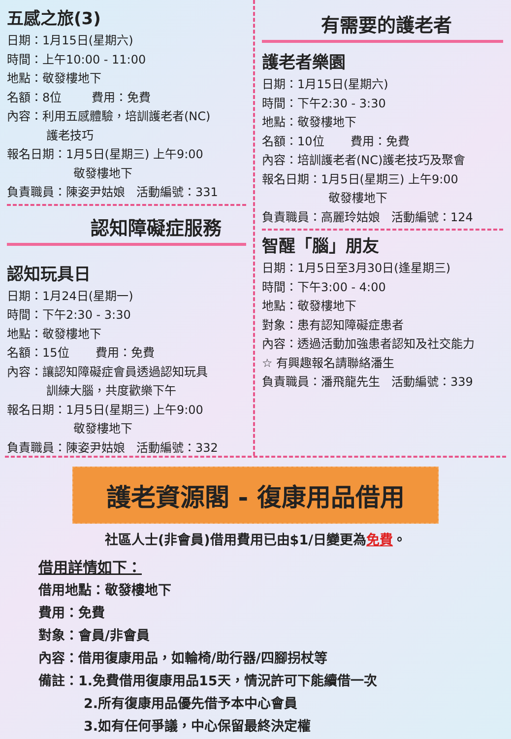五感之旅(3)
日期：1月15日(星期六)
時間：上午10:00 - 11:00
地點：敬發樓地下
名額：8位 費用：免費
內容：利用五感體驗，培訓護老者(NC)
護老技巧
報名日期：1月5日(星期三) 上午9:00
敬發樓地下
負責職員：陳姿尹姑娘 活動編號：331
認知障礙症服務
認知玩具日
日期：1月24日(星期一)
時間：下午2:30 - 3:30
地點：敬發樓地下
名額：15位 費用：免費
內容：讓認知障礙症會員透過認知玩具
訓練大腦，共度歡樂下午
報名日期：1月5日(星期三) 上午9:00
敬發樓地下
負責職員：陳姿尹姑娘 活動編號：332
有需要的護老者
護老者樂園
日期：1月15日(星期六)
時間：下午2:30 - 3:30
地點：敬發樓地下
名額：10位 費用：免費
內容：培訓護老者(NC)護老技巧及聚會
報名日期：1月5日(星期三) 上午9:00
敬發樓地下
負責職員：高麗玲姑娘 活動編號：124
智醒「腦」朋友
日期：1月5日至3月30日(逢星期三)
時間：下午3:00 - 4:00
地點：敬發樓地下
對象：患有認知障礙症患者
內容：透過活動加強患者認知及社交能力
☆ 有興趣報名請聯絡潘生
負責職員：潘飛龍先生 活動編號：339
護老資源閣 - 復康用品借用
社區人士(非會員)借用費用已由$1/日變更為免費。
借用詳情如下：
借用地點：敬發樓地下
費用：免費
對象：會員/非會員
內容：借用復康用品，如輪椅/助行器/四腳拐杖等
備註：1.免費借用復康用品15天，情況許可下能續借一次
2.所有復康用品優先借予本中心會員
3.如有任何爭議，中心保留最終決定權